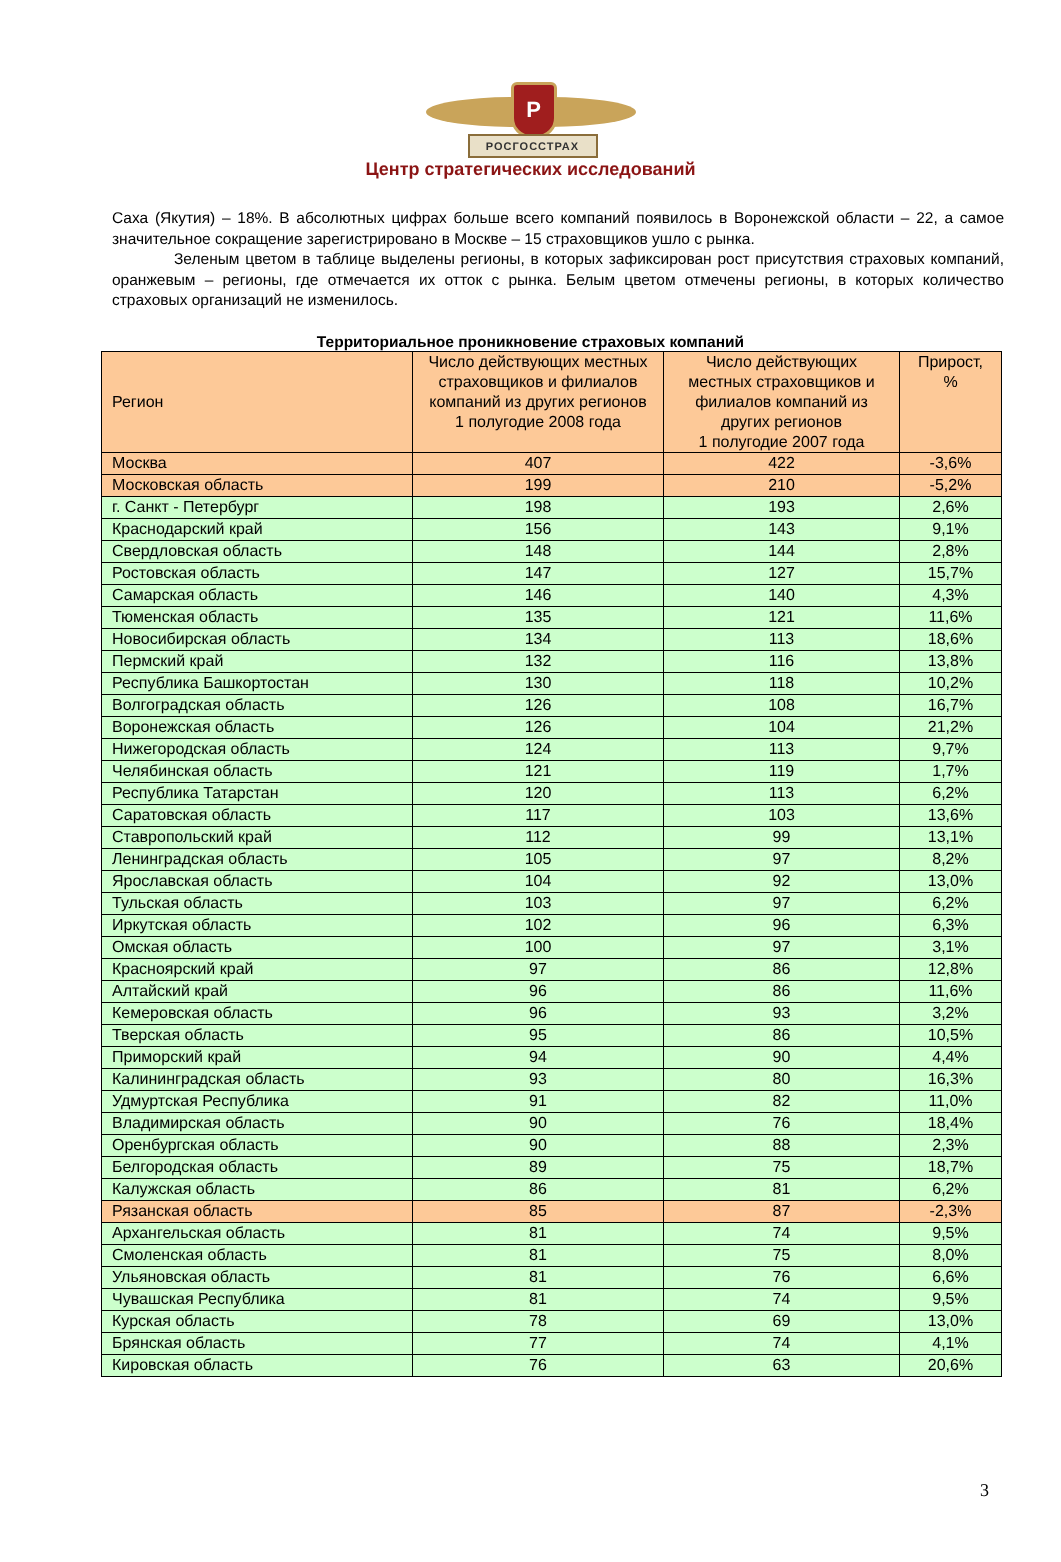Р
РОСГОССТРАХ
Центр стратегических исследований
Саха (Якутия) – 18%. В абсолютных цифрах больше всего компаний появилось в Воронежской области – 22, а самое значительное сокращение зарегистрировано в Москве – 15 страховщиков ушло с рынка.
Зеленым цветом в таблице выделены регионы, в которых зафиксирован рост присутствия страховых компаний, оранжевым – регионы, где отмечается их отток с рынка. Белым цветом отмечены регионы, в которых количество страховых организаций не изменилось.
Территориальное проникновение страховых компаний
| Регион | Число действующих местных страховщиков и филиалов компаний из других регионов 1 полугодие 2008 года | Число действующих местных страховщиков и филиалов компаний из других регионов 1 полугодие 2007 года | Прирост, % |
| --- | --- | --- | --- |
| Москва | 407 | 422 | -3,6% |
| Московская область | 199 | 210 | -5,2% |
| г. Санкт - Петербург | 198 | 193 | 2,6% |
| Краснодарский край | 156 | 143 | 9,1% |
| Свердловская область | 148 | 144 | 2,8% |
| Ростовская область | 147 | 127 | 15,7% |
| Самарская область | 146 | 140 | 4,3% |
| Тюменская область | 135 | 121 | 11,6% |
| Новосибирская область | 134 | 113 | 18,6% |
| Пермский край | 132 | 116 | 13,8% |
| Республика Башкортостан | 130 | 118 | 10,2% |
| Волгоградская область | 126 | 108 | 16,7% |
| Воронежская область | 126 | 104 | 21,2% |
| Нижегородская область | 124 | 113 | 9,7% |
| Челябинская область | 121 | 119 | 1,7% |
| Республика Татарстан | 120 | 113 | 6,2% |
| Саратовская область | 117 | 103 | 13,6% |
| Ставропольский край | 112 | 99 | 13,1% |
| Ленинградская область | 105 | 97 | 8,2% |
| Ярославская область | 104 | 92 | 13,0% |
| Тульская область | 103 | 97 | 6,2% |
| Иркутская область | 102 | 96 | 6,3% |
| Омская область | 100 | 97 | 3,1% |
| Красноярский край | 97 | 86 | 12,8% |
| Алтайский край | 96 | 86 | 11,6% |
| Кемеровская область | 96 | 93 | 3,2% |
| Тверская область | 95 | 86 | 10,5% |
| Приморский край | 94 | 90 | 4,4% |
| Калининградская область | 93 | 80 | 16,3% |
| Удмуртская Республика | 91 | 82 | 11,0% |
| Владимирская область | 90 | 76 | 18,4% |
| Оренбургская область | 90 | 88 | 2,3% |
| Белгородская область | 89 | 75 | 18,7% |
| Калужская область | 86 | 81 | 6,2% |
| Рязанская область | 85 | 87 | -2,3% |
| Архангельская область | 81 | 74 | 9,5% |
| Смоленская область | 81 | 75 | 8,0% |
| Ульяновская область | 81 | 76 | 6,6% |
| Чувашская Республика | 81 | 74 | 9,5% |
| Курская область | 78 | 69 | 13,0% |
| Брянская область | 77 | 74 | 4,1% |
| Кировская область | 76 | 63 | 20,6% |
3